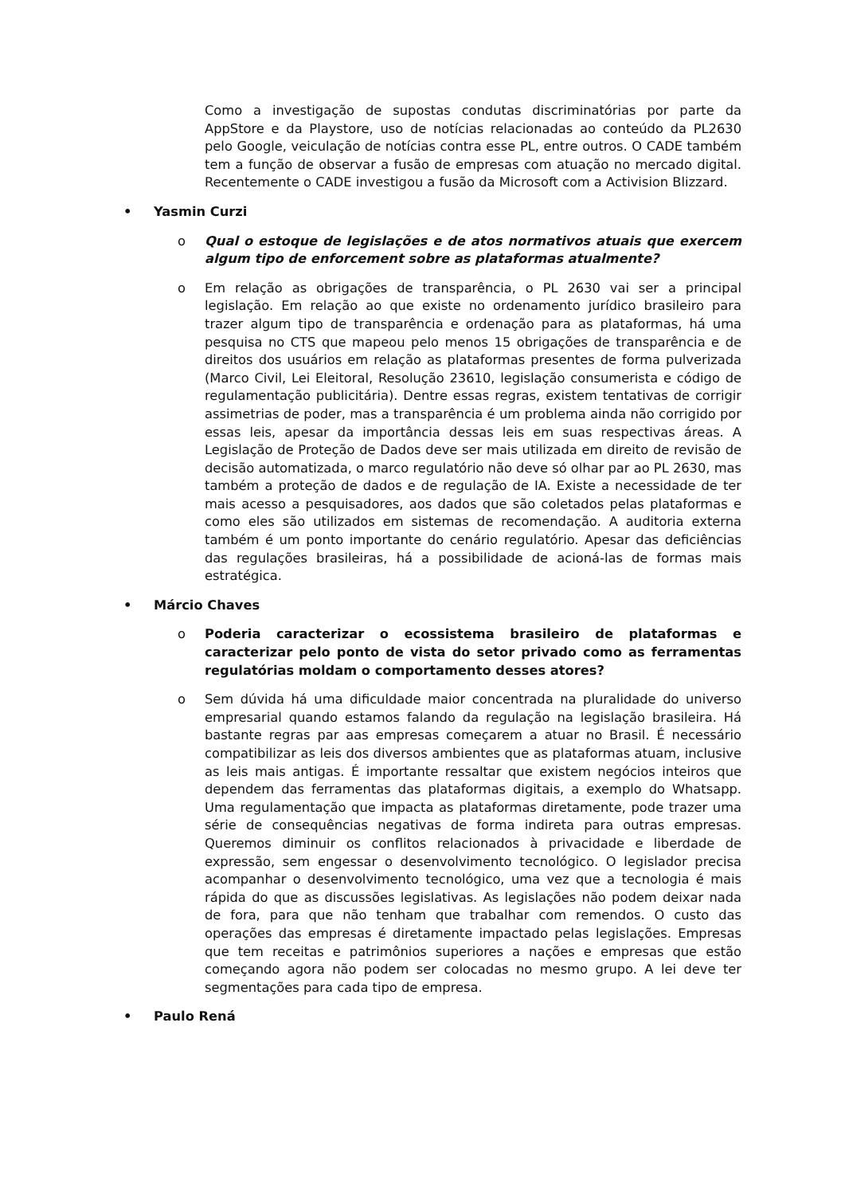Como a investigação de supostas condutas discriminatórias por parte da AppStore e da Playstore, uso de notícias relacionadas ao conteúdo da PL2630 pelo Google, veiculação de notícias contra esse PL, entre outros. O CADE também tem a função de observar a fusão de empresas com atuação no mercado digital. Recentemente o CADE investigou a fusão da Microsoft com a Activision Blizzard.
• Yasmin Curzi
o Qual o estoque de legislações e de atos normativos atuais que exercem algum tipo de enforcement sobre as plataformas atualmente?
o Em relação as obrigações de transparência, o PL 2630 vai ser a principal legislação. Em relação ao que existe no ordenamento jurídico brasileiro para trazer algum tipo de transparência e ordenação para as plataformas, há uma pesquisa no CTS que mapeou pelo menos 15 obrigações de transparência e de direitos dos usuários em relação as plataformas presentes de forma pulverizada (Marco Civil, Lei Eleitoral, Resolução 23610, legislação consumerista e código de regulamentação publicitária). Dentre essas regras, existem tentativas de corrigir assimetrias de poder, mas a transparência é um problema ainda não corrigido por essas leis, apesar da importância dessas leis em suas respectivas áreas. A Legislação de Proteção de Dados deve ser mais utilizada em direito de revisão de decisão automatizada, o marco regulatório não deve só olhar par ao PL 2630, mas também a proteção de dados e de regulação de IA. Existe a necessidade de ter mais acesso a pesquisadores, aos dados que são coletados pelas plataformas e como eles são utilizados em sistemas de recomendação. A auditoria externa também é um ponto importante do cenário regulatório. Apesar das deficiências das regulações brasileiras, há a possibilidade de acioná-las de formas mais estratégica.
• Márcio Chaves
o Poderia caracterizar o ecossistema brasileiro de plataformas e caracterizar pelo ponto de vista do setor privado como as ferramentas regulatórias moldam o comportamento desses atores?
o Sem dúvida há uma dificuldade maior concentrada na pluralidade do universo empresarial quando estamos falando da regulação na legislação brasileira. Há bastante regras par aas empresas começarem a atuar no Brasil. É necessário compatibilizar as leis dos diversos ambientes que as plataformas atuam, inclusive as leis mais antigas. É importante ressaltar que existem negócios inteiros que dependem das ferramentas das plataformas digitais, a exemplo do Whatsapp. Uma regulamentação que impacta as plataformas diretamente, pode trazer uma série de consequências negativas de forma indireta para outras empresas. Queremos diminuir os conflitos relacionados à privacidade e liberdade de expressão, sem engessar o desenvolvimento tecnológico. O legislador precisa acompanhar o desenvolvimento tecnológico, uma vez que a tecnologia é mais rápida do que as discussões legislativas. As legislações não podem deixar nada de fora, para que não tenham que trabalhar com remendos. O custo das operações das empresas é diretamente impactado pelas legislações. Empresas que tem receitas e patrimônios superiores a nações e empresas que estão começando agora não podem ser colocadas no mesmo grupo. A lei deve ter segmentações para cada tipo de empresa.
• Paulo Rená